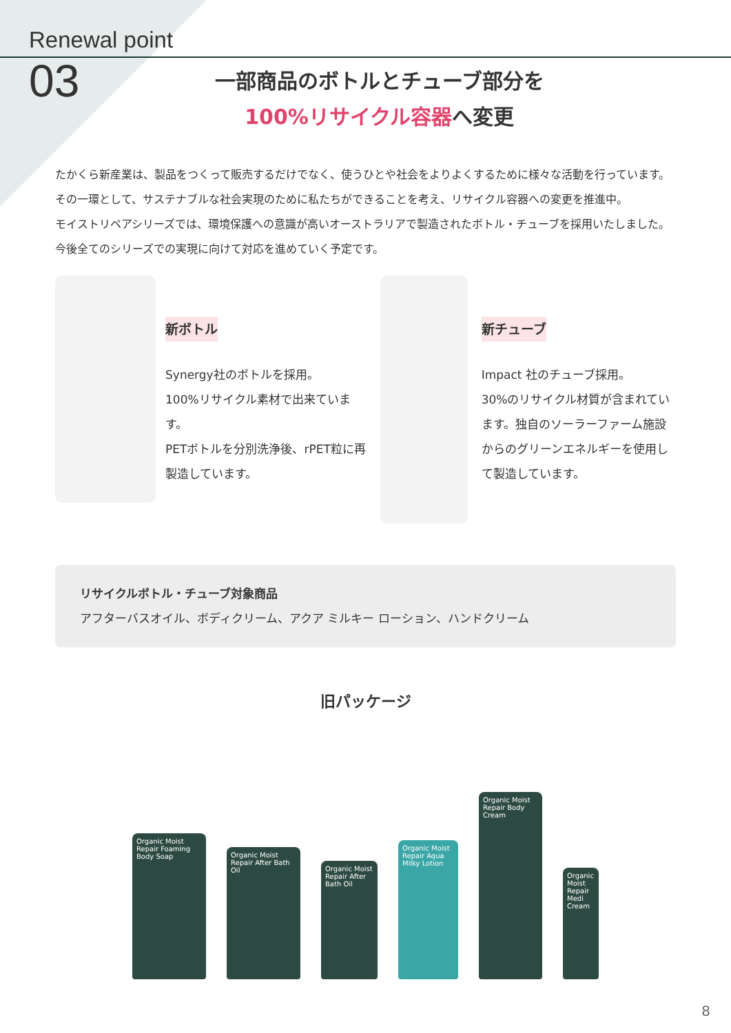Renewal point
03
一部商品のボトルとチューブ部分を
100%リサイクル容器へ変更
たかくら新産業は、製品をつくって販売するだけでなく、使うひとや社会をよりよくするために様々な活動を行っています。その一環として、サステナブルな社会実現のために私たちができることを考え、リサイクル容器への変更を推進中。
モイストリペアシリーズでは、環境保護への意識が高いオーストラリアで製造されたボトル・チューブを採用いたしました。今後全てのシリーズでの実現に向けて対応を進めていく予定です。
新ボトル
Synergy社のボトルを採用。
100%リサイクル素材で出来ています。
PETボトルを分別洗浄後、rPET粒に再製造しています。
新チューブ
Impact 社のチューブ採用。
30%のリサイクル材質が含まれています。独自のソーラーファーム施設からのグリーンエネルギーを使用して製造しています。
リサイクルボトル・チューブ対象商品
アフターバスオイル、ボディクリーム、アクア ミルキー ローション、ハンドクリーム
旧パッケージ
Organic Moist Repair Foaming Body Soap
Organic Moist Repair After Bath Oil
Organic Moist Repair After Bath Oil
Organic Moist Repair Aqua Milky Lotion
Organic Moist Repair Body Cream
Organic Moist Repair Medi Cream
8